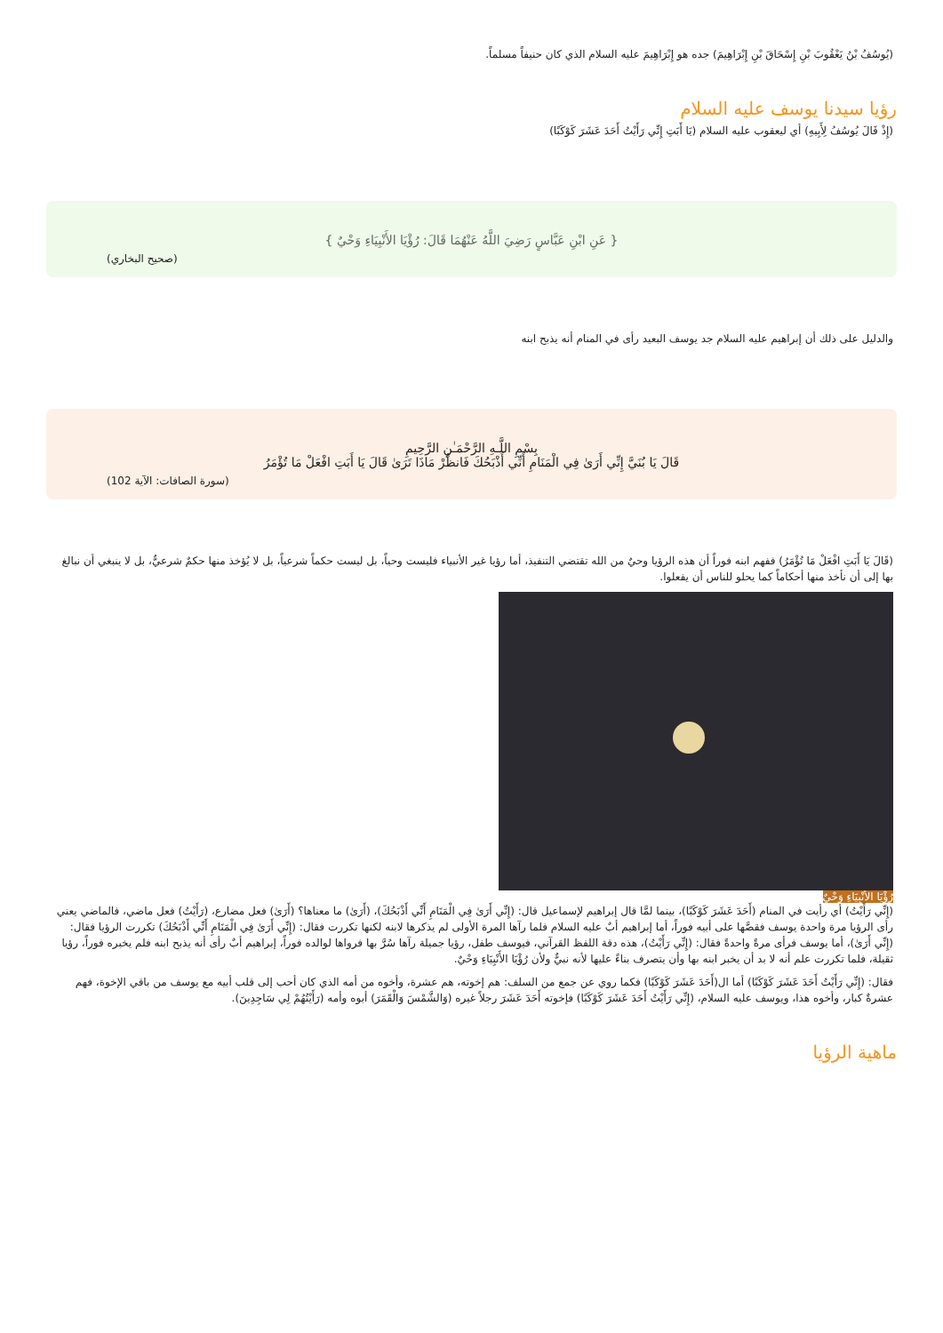(يُوسُفُ بْنُ يَعْقُوبَ بْنِ إِسْحَاقَ بْنِ إِبْرَاهِيمَ) جده هو إِبْرَاهِيمَ عليه السلام الذي كان حنيفاً مسلماً.
رؤيا سيدنا يوسف عليه السلام
(إِذْ قَالَ يُوسُفُ لِأَبِيهِ) أي ليعقوب عليه السلام (يَا أَبَتِ إِنِّي رَأَيْتُ أَحَدَ عَشَرَ كَوْكَبًا)
{ عَنِ ابْنِ عَبَّاسٍ رَضِيَ اللَّهُ عَنْهُمَا قَالَ: رُؤْيَا الأَنْبِيَاءِ وَحْيٌ }
(صحيح البخاري)
والدليل على ذلك أن إبراهيم عليه السلام جد يوسف البعيد رأى في المنام أنه يذبح ابنه
بِسْمِ اللَّـهِ الرَّحْمَـٰنِ الرَّحِيمِ
قَالَ يَا بُنَيَّ إِنِّي أَرَىٰ فِي الْمَنَامِ أَنِّي أَذْبَحُكَ فَانظُرْ مَاذَا تَرَىٰ قَالَ يَا أَبَتِ افْعَلْ مَا تُؤْمَرُ
(سورة الصافات: الآية 102)
(قَالَ يَا أَبَتِ افْعَلْ مَا تُؤْمَرُ) ففهم ابنه فوراً أن هذه الرؤيا وحيٌ من الله تقتضي التنفيذ، أما رؤيا غير الأنبياء فليست وحياً، بل ليست حكماً شرعياً، بل لا يُؤخذ منها حكمٌ شرعيٌّ، بل لا ينبغي أن نبالغ بها إلى أن نأخذ منها أحكاماً كما يحلو للناس أن يفعلوا.
رُؤْيَا الأَنْبِيَاءِ وَحْيٌ
(إِنِّي رَأَيْتُ) أي رأيت في المنام (أَحَدَ عَشَرَ كَوْكَبًا)، بينما لمَّا قال إبراهيم لإسماعيل قال: (إِنِّي أَرَىٰ فِي الْمَنَامِ أَنِّي أَذْبَحُكَ)، (أَرَىٰ) ما معناها؟ (أَرَىٰ) فعل مضارع، (رَأَيْتُ) فعل ماضي، فالماضي يعني رأى الرؤيا مرة واحدة يوسف فقصَّها على أبيه فوراً، أما إبراهيم أبٌ عليه السلام فلما رآها المرة الأولى لم يذكرها لابنه لكنها تكررت فقال: (إِنِّي أَرَىٰ فِي الْمَنَامِ أَنِّي أَذْبَحُكَ) تكررت الرؤيا فقال: (إِنِّي أَرَىٰ)، أما يوسف فرأى مرةً واحدةً فقال: (إِنِّي رَأَيْتُ)، هذه دقة اللفظ القرآني، فيوسف طفل، رؤيا جميلة رآها سُرَّ بها فرواها لوالده فوراً، إبراهيم أبٌ رأى أنه يذبح ابنه فلم يخبره فوراً، رؤيا ثقيلة، فلما تكررت علم أنه لا بد أن يخبر ابنه بها وأن يتصرف بناءً عليها لأنه نبيٌّ ولأن رُؤْيَا الأَنْبِيَاءِ وَحْيٌ.
فقال: (إِنِّي رَأَيْتُ أَحَدَ عَشَرَ كَوْكَبًا) أما ال(أَحَدَ عَشَرَ كَوْكَبًا) فكما روي عن جمع من السلف: هم إخوته، هم عشرة، وأخوه من أمه الذي كان أحب إلى قلب أبيه مع يوسف من باقي الإخوة، فهم عشرةٌ كبار، وأخوه هذا، ويوسف عليه السلام، (إِنِّي رَأَيْتُ أَحَدَ عَشَرَ كَوْكَبًا) فإخوته أَحَدَ عَشَرَ رجلاً غيره (وَالشَّمْسَ وَالْقَمَرَ) أبوه وأمه (رَأَيْتُهُمْ لِي سَاجِدِينَ).
ماهية الرؤيا